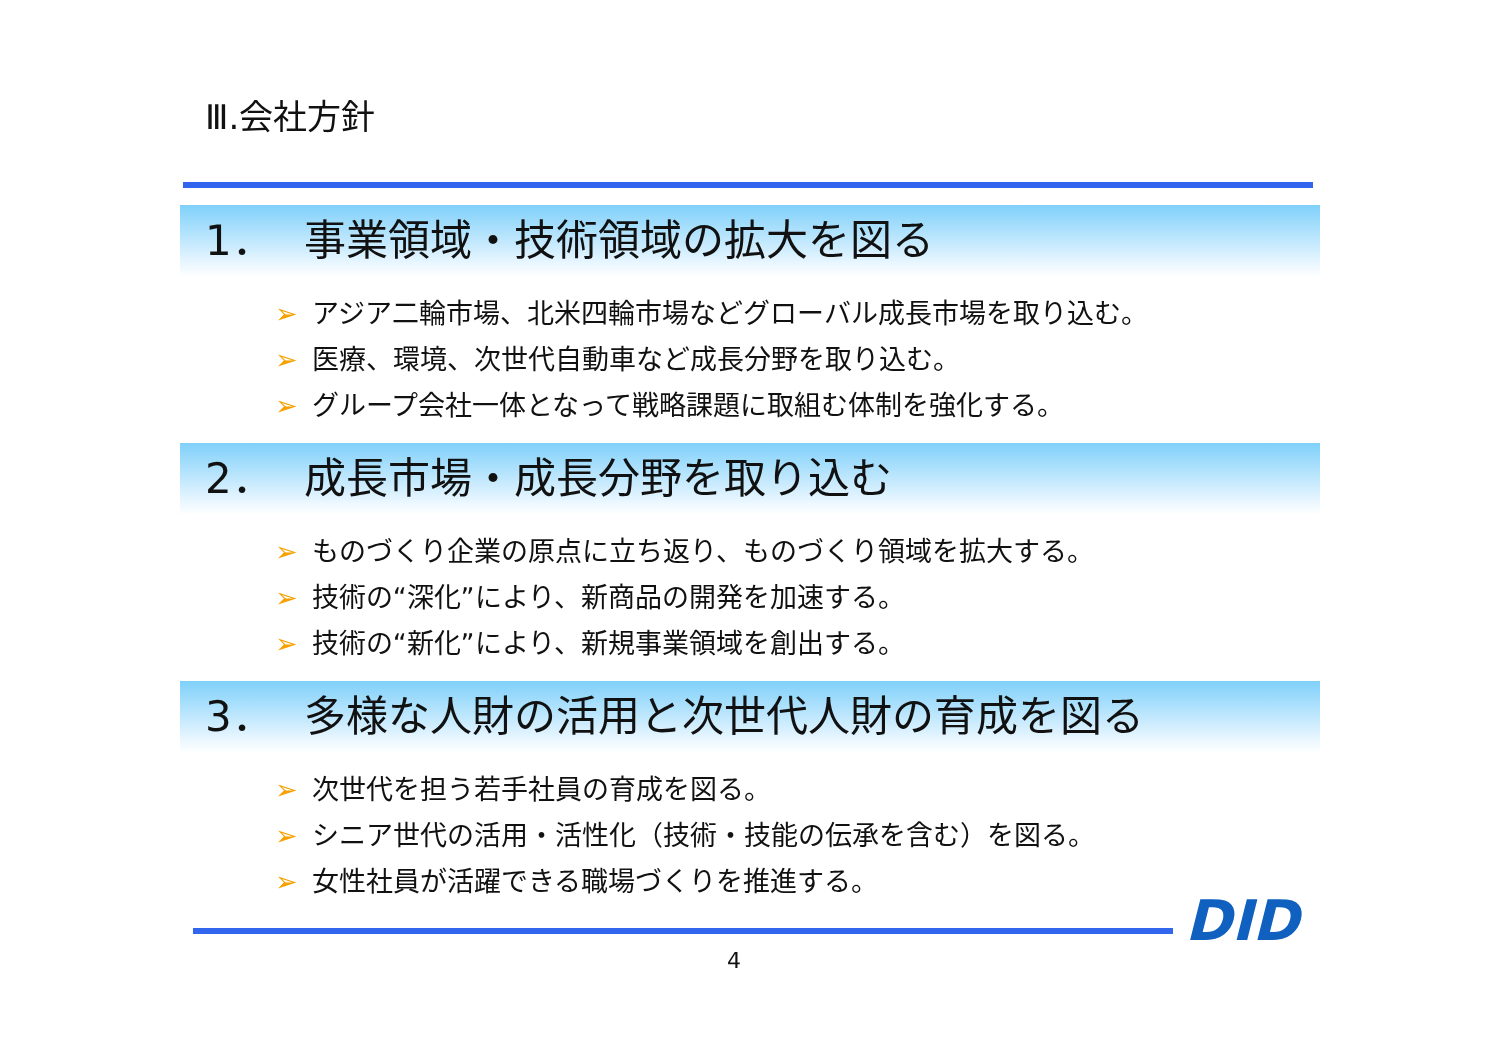Ⅲ.会社方針
1． 事業領域・技術領域の拡大を図る
➢ アジア二輪市場、北米四輪市場などグローバル成長市場を取り込む。
➢ 医療、環境、次世代自動車など成長分野を取り込む。
➢ グループ会社一体となって戦略課題に取組む体制を強化する。
2． 成長市場・成長分野を取り込む
➢ ものづくり企業の原点に立ち返り、ものづくり領域を拡大する。
➢ 技術の“深化”により、新商品の開発を加速する。
➢ 技術の“新化”により、新規事業領域を創出する。
3． 多様な人財の活用と次世代人財の育成を図る
➢ 次世代を担う若手社員の育成を図る。
➢ シニア世代の活用・活性化（技術・技能の伝承を含む）を図る。
➢ 女性社員が活躍できる職場づくりを推進する。
DID
4